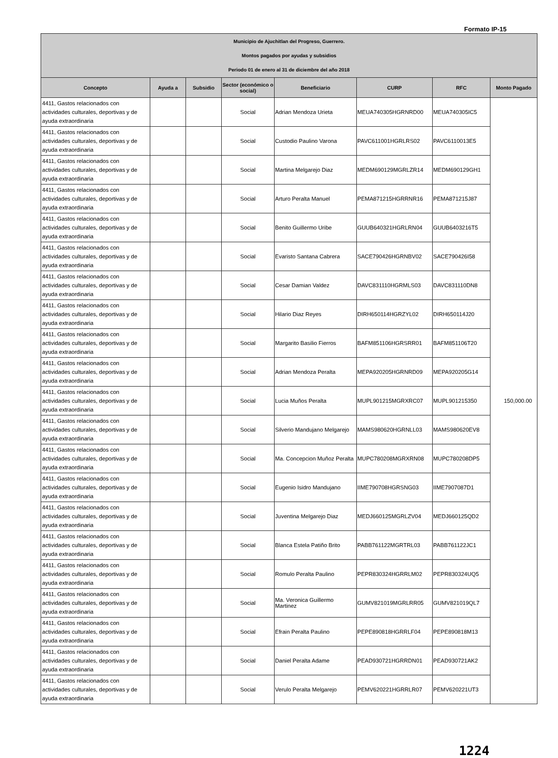Formato IP-15
| Municipio de Ajuchitlan del Progreso, Guerrero. Montos pagados por ayudas y subsidios Periodo 01 de enero al 31 de diciembre del año 2018 | | | | | | | |
| Concepto | Ayuda a | Subsidio | Sector (económico o social) | Beneficiario | CURP | RFC | Monto Pagado |
| 4411, Gastos relacionados con actividades culturales, deportivas y de ayuda extraordinaria | | | Social | Adrian Mendoza Urieta | MEUA740305HGRNRD00 | MEUA740305IC5 | 150,000.00 |
| 4411, Gastos relacionados con actividades culturales, deportivas y de ayuda extraordinaria | | | Social | Custodio Paulino Varona | PAVC611001HGRLRS02 | PAVC6110013E5 | |
| 4411, Gastos relacionados con actividades culturales, deportivas y de ayuda extraordinaria | | | Social | Martina Melgarejo Diaz | MEDM690129MGRLZR14 | MEDM690129GH1 | |
| 4411, Gastos relacionados con actividades culturales, deportivas y de ayuda extraordinaria | | | Social | Arturo Peralta Manuel | PEMA871215HGRRNR16 | PEMA871215J87 | |
| 4411, Gastos relacionados con actividades culturales, deportivas y de ayuda extraordinaria | | | Social | Benito Guillermo Uribe | GUUB640321HGRLRN04 | GUUB6403216T5 | |
| 4411, Gastos relacionados con actividades culturales, deportivas y de ayuda extraordinaria | | | Social | Evaristo Santana Cabrera | SACE790426HGRNBV02 | SACE790426I58 | |
| 4411, Gastos relacionados con actividades culturales, deportivas y de ayuda extraordinaria | | | Social | Cesar Damian Valdez | DAVC831110HGRMLS03 | DAVC831110DN8 | |
| 4411, Gastos relacionados con actividades culturales, deportivas y de ayuda extraordinaria | | | Social | Hilario Diaz Reyes | DIRH650114HGRZYL02 | DIRH650114J20 | |
| 4411, Gastos relacionados con actividades culturales, deportivas y de ayuda extraordinaria | | | Social | Margarito Basilio Fierros | BAFM851106HGRSRR01 | BAFM851106T20 | |
| 4411, Gastos relacionados con actividades culturales, deportivas y de ayuda extraordinaria | | | Social | Adrian Mendoza Peralta | MEPA920205HGRNRD09 | MEPA920205G14 | |
| 4411, Gastos relacionados con actividades culturales, deportivas y de ayuda extraordinaria | | | Social | Lucia Muños Peralta | MUPL901215MGRXRC07 | MUPL901215350 | |
| 4411, Gastos relacionados con actividades culturales, deportivas y de ayuda extraordinaria | | | Social | Silverio Mandujano Melgarejo | MAMS980620HGRNLL03 | MAMS980620EV8 | |
| 4411, Gastos relacionados con actividades culturales, deportivas y de ayuda extraordinaria | | | Social | Ma. Concepcion Muñoz Peralta | MUPC780208MGRXRN08 | MUPC780208DP5 | |
| 4411, Gastos relacionados con actividades culturales, deportivas y de ayuda extraordinaria | | | Social | Eugenio Isidro Mandujano | IIME790708HGRSNG03 | IIME7907087D1 | |
| 4411, Gastos relacionados con actividades culturales, deportivas y de ayuda extraordinaria | | | Social | Juventina Melgarejo Diaz | MEDJ660125MGRLZV04 | MEDJ660125QD2 | |
| 4411, Gastos relacionados con actividades culturales, deportivas y de ayuda extraordinaria | | | Social | Blanca Estela Patiño Brito | PABB761122MGRTRL03 | PABB761122JC1 | |
| 4411, Gastos relacionados con actividades culturales, deportivas y de ayuda extraordinaria | | | Social | Romulo Peralta Paulino | PEPR830324HGRRLM02 | PEPR830324UQ5 | |
| 4411, Gastos relacionados con actividades culturales, deportivas y de ayuda extraordinaria | | | Social | Ma. Veronica Guillermo Martinez | GUMV821019MGRLRR05 | GUMV821019QL7 | |
| 4411, Gastos relacionados con actividades culturales, deportivas y de ayuda extraordinaria | | | Social | Efrain Peralta Paulino | PEPE890818HGRRLF04 | PEPE890818M13 | |
| 4411, Gastos relacionados con actividades culturales, deportivas y de ayuda extraordinaria | | | Social | Daniel Peralta Adame | PEAD930721HGRRDN01 | PEAD930721AK2 | |
| 4411, Gastos relacionados con actividades culturales, deportivas y de ayuda extraordinaria | | | Social | Verulo Peralta Melgarejo | PEMV620221HGRRLR07 | PEMV620221UT3 | |
1224